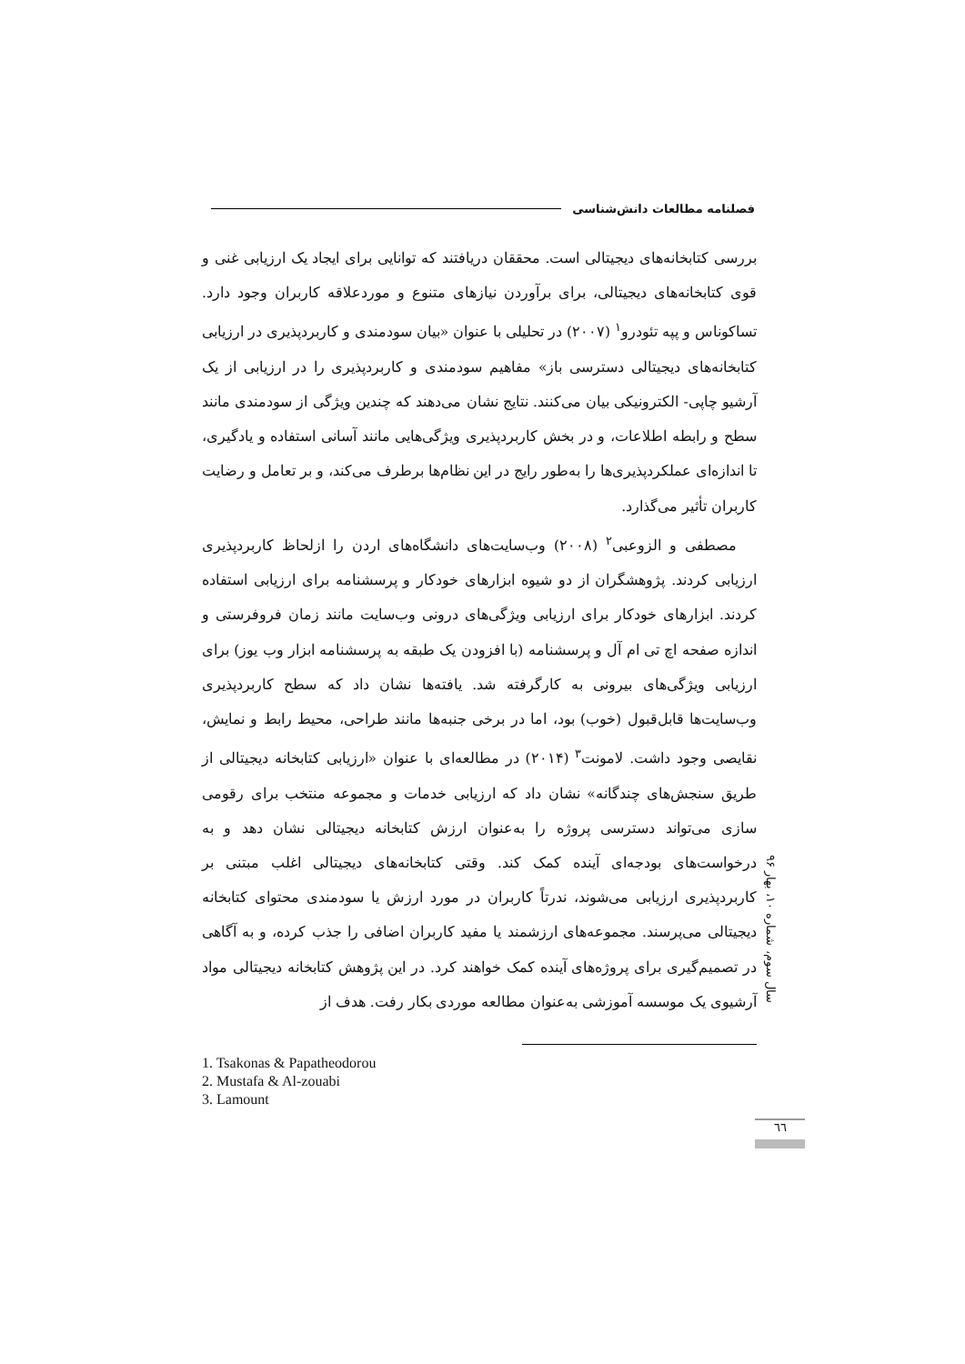فصلنامه مطالعات دانش‌شناسی
بررسی کتابخانه‌های دیجیتالی است. محققان دریافتند که توانایی برای ایجاد یک ارزیابی غنی و قوی کتابخانه‌های دیجیتالی، برای برآوردن نیازهای متنوع و موردعلاقه کاربران وجود دارد. تساکوناس و پپه تئودرو<sup>۱</sup> (۲۰۰۷) در تحلیلی با عنوان «بیان سودمندی و کاربردپذیری در ارزیابی کتابخانه‌های دیجیتالی دسترسی باز» مفاهیم سودمندی و کاربردپذیری را در ارزیابی از یک آرشیو چاپی- الکترونیکی بیان می‌کنند. نتایج نشان می‌دهند که چندین ویژگی از سودمندی مانند سطح و رابطه اطلاعات، و در بخش کاربردپذیری ویژگی‌هایی مانند آسانی استفاده و یادگیری، تا اندازه‌ای عملکردپذیری‌ها را به‌طور رایج در این نظام‌ها برطرف می‌کند، و بر تعامل و رضایت کاربران تأثیر می‌گذارد.
مصطفی و الزوعبی<sup>۲</sup> (۲۰۰۸) وب‌سایت‌های دانشگاه‌های اردن را ازلحاظ کاربردپذیری ارزیابی کردند. پژوهشگران از دو شیوه ابزارهای خودکار و پرسشنامه برای ارزیابی استفاده کردند. ابزارهای خودکار برای ارزیابی ویژگی‌های درونی وب‌سایت مانند زمان فروفرستی و اندازه صفحه اچ تی ام آل و پرسشنامه (با افزودن یک طبقه به پرسشنامه ابزار وب یوز) برای ارزیابی ویژگی‌های بیرونی به کارگرفته شد. یافته‌ها نشان داد که سطح کاربردپذیری وب‌سایت‌ها قابل‌قبول (خوب) بود، اما در برخی جنبه‌ها مانند طراحی، محیط رابط و نمایش، نقایصی وجود داشت. لامونت<sup>۳</sup> (۲۰۱۴) در مطالعه‌ای با عنوان «ارزیابی کتابخانه دیجیتالی از طریق سنجش‌های چندگانه» نشان داد که ارزیابی خدمات و مجموعه منتخب برای رقومی سازی می‌تواند دسترسی پروژه را به‌عنوان ارزش کتابخانه دیجیتالی نشان دهد و به درخواست‌های بودجه‌ای آینده کمک کند. وقتی کتابخانه‌های دیجیتالی اغلب مبتنی بر کاربردپذیری ارزیابی می‌شوند، ندرتاً کاربران در مورد ارزش یا سودمندی محتوای کتابخانه دیجیتالی می‌پرسند. مجموعه‌های ارزشمند یا مفید کاربران اضافی را جذب کرده، و به آگاهی در تصمیم‌گیری برای پروژه‌های آینده کمک خواهند کرد. در این پژوهش کتابخانه دیجیتالی مواد آرشیوی یک موسسه آموزشی به‌عنوان مطالعه موردی بکار رفت. هدف از
سال سوم، شماره ۱۰، بهار ۹۶
1. Tsakonas & Papatheodorou
2. Mustafa & Al-zouabi
3. Lamount
٦٦